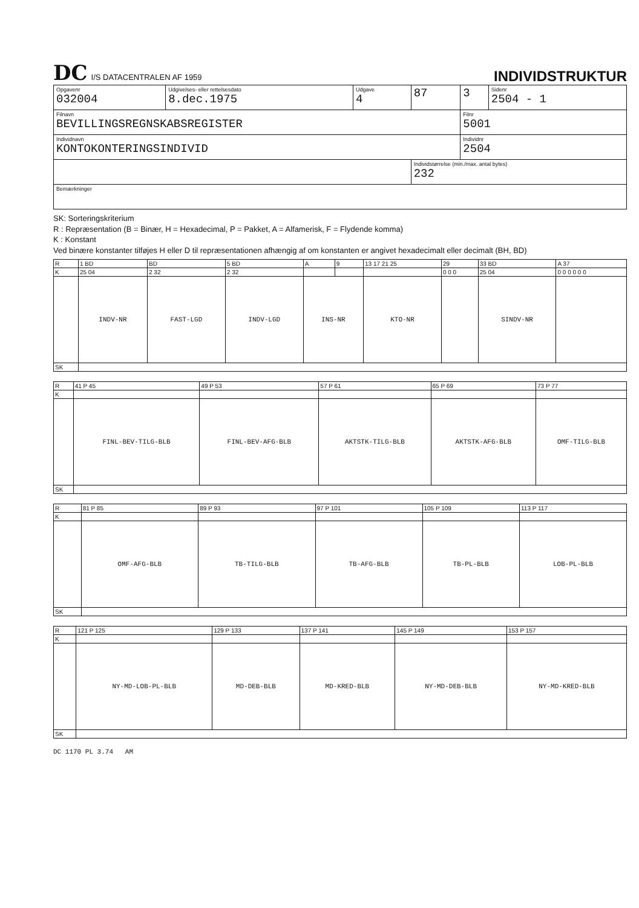DC I/S DATACENTRALEN AF 1959
INDIVIDSTRUKTUR
| Opgavenr 032004 | Udgivelses- eller rettelsesdato 8.dec.1975 | Udgave 4 | 87 | 3 | Sidenr 2504 - 1 |
| Filnavn BEVILLINGSREGNSKABSREGISTER | | | | Filnr 5001 | |
| Individnavn KONTOKONTERINGSINDIVID | | | | Individnr 2504 | |
| | | | Individstørrelse (min./max. antal bytes) 232 | | |
| Bemærkninger | | | | | |
SK: Sorteringskriterium
R : Repræsentation (B = Binær, H = Hexadecimal, P = Pakket, A = Alfamerisk, F = Flydende komma)
K : Konstant
Ved binære konstanter tilføjes H eller D til repræsentationen afhængig af om konstanten er angivet hexadecimalt eller decimalt (BH, BD)
| R | 1 BD | BD | 5 BD | A | 9 | 13 17 21 25 | 29 | 33 BD | A 37 |
| --- | --- | --- | --- | --- | --- | --- | --- | --- | --- |
| K | 25 04 | 2 32 | 2 32 | | | | 0 0 0 | 25 04 | 0 0 0 0 0 0 |
| | INDV-NR | FAST-LGD | INDV-LGD | INS-NR | | KTO-NR | | SINDV-NR | |
| SK | | | | | | | | | |
| R | 41 P 45 | 49 P 53 | 57 P 61 | 65 P 69 | 73 P 77 |
| --- | --- | --- | --- | --- | --- |
| K | | | | | |
| | FINL-BEV-TILG-BLB | FINL-BEV-AFG-BLB | AKTSTK-TILG-BLB | AKTSTK-AFG-BLB | OMF-TILG-BLB |
| SK | | | | | |
| R | 81 P 85 | 89 P 93 | 97 P 101 | 105 P 109 | 113 P 117 |
| --- | --- | --- | --- | --- | --- |
| K | | | | | |
| | OMF-AFG-BLB | TB-TILG-BLB | TB-AFG-BLB | TB-PL-BLB | LOB-PL-BLB |
| SK | | | | | |
| R | 121 P 125 | 129 P 133 | 137 P 141 | 145 P 149 | 153 P 157 |
| --- | --- | --- | --- | --- | --- |
| K | | | | | |
| | NY-MD-LOB-PL-BLB | MD-DEB-BLB | MD-KRED-BLB | NY-MD-DEB-BLB | NY-MD-KRED-BLB |
| SK | | | | | |
DC 1170 PL 3.74 AM